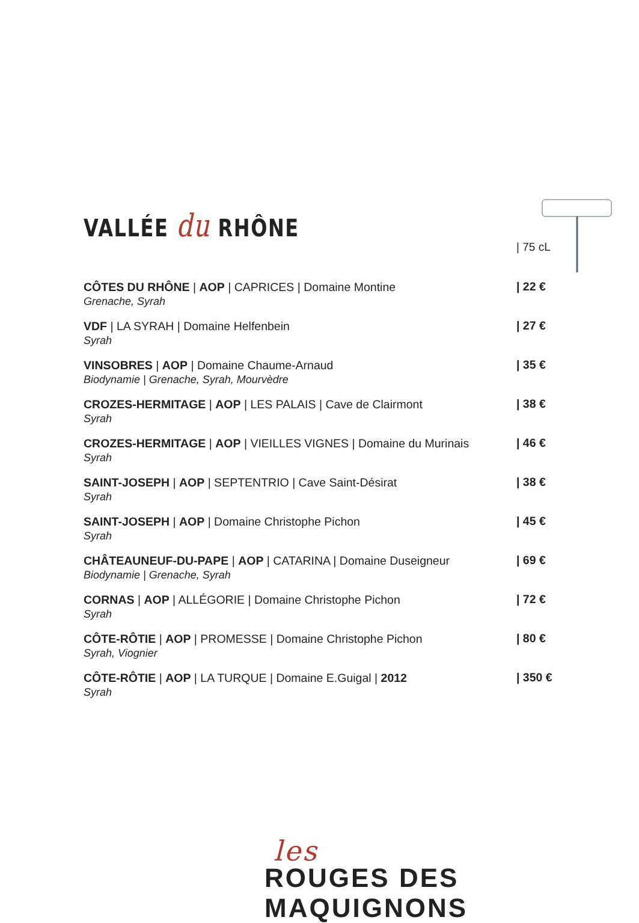VALLÉE du RHÔNE
| 75 cL
CÔTES DU RHÔNE | AOP | CAPRICES | Domaine Montine
Grenache, Syrah
| 22 €
VDF | LA SYRAH | Domaine Helfenbein
Syrah
| 27 €
VINSOBRES | AOP | Domaine Chaume-Arnaud
Biodynamie | Grenache, Syrah, Mourvèdre
| 35 €
CROZES-HERMITAGE | AOP | LES PALAIS | Cave de Clairmont
Syrah
| 38 €
CROZES-HERMITAGE | AOP | VIEILLES VIGNES | Domaine du Murinais
Syrah
| 46 €
SAINT-JOSEPH | AOP | SEPTENTRIO | Cave Saint-Désirat
Syrah
| 38 €
SAINT-JOSEPH | AOP | Domaine Christophe Pichon
Syrah
| 45 €
CHÂTEAUNEUF-DU-PAPE | AOP | CATARINA | Domaine Duseigneur
Biodynamie | Grenache, Syrah
| 69 €
CORNAS | AOP | ALLÉGORIE | Domaine Christophe Pichon
Syrah
| 72 €
CÔTE-RÔTIE | AOP | PROMESSE | Domaine Christophe Pichon
Syrah, Viognier
| 80 €
CÔTE-RÔTIE | AOP | LA TURQUE | Domaine E.Guigal | 2012
Syrah
| 350 €
les
ROUGES DES MAQUIGNONS